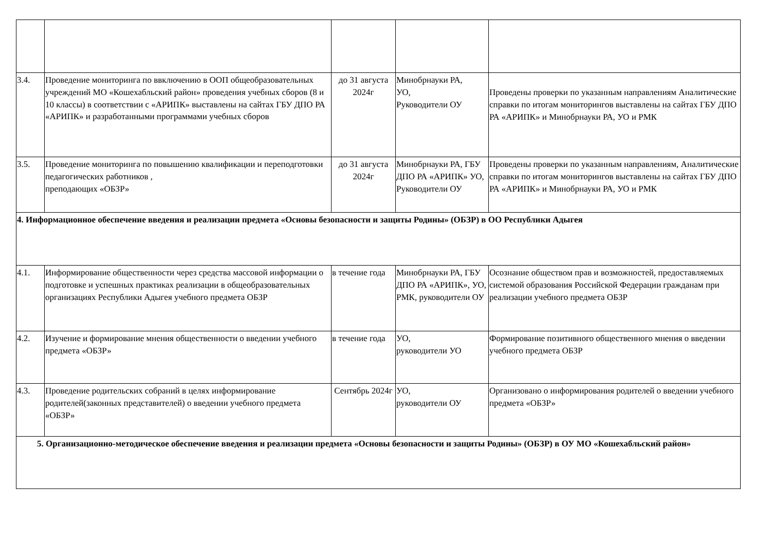| 3.4. | Проведение мониторинга по ввключению в ООП общеобразовательных учреждений МО «Кошехабльский район» проведения учебных сборов (8 и 10 классы) в соответствии с «АРИПК» выставлены на сайтах ГБУ ДПО РА «АРИПК» и разработанными программами учебных сборов | до 31 августа 2024г | Минобрнауки РА, УО, Руководители ОУ | Проведены проверки по указанным направлениям Аналитические справки по итогам мониторингов выставлены на сайтах ГБУ ДПО РА «АРИПК» и Минобрнауки РА, УО и РМК |
| 3.5. | Проведение мониторинга по повышению квалификации и переподготовки педагогических работников , преподающих «ОБЗР» | до 31 августа 2024г | Минобрнауки РА, ГБУ ДПО РА «АРИПК» УО, Руководители ОУ | Проведены проверки по указанным направлениям, Аналитические справки по итогам мониторингов выставлены на сайтах ГБУ ДПО РА «АРИПК» и Минобрнауки РА, УО и РМК |
| 4. Информационное обеспечение введения и реализации предмета «Основы безопасности и защиты Родины» (ОБЗР) в ОО Республики Адыгея | | | | |
| 4.1. | Информирование общественности через средства массовой информации о подготовке и успешных практиках реализации в общеобразовательных организациях Республики Адыгея учебного предмета ОБЗР | в течение года | Минобрнауки РА, ГБУ ДПО РА «АРИПК», УО, РМК, руководители ОУ | Осознание обществом прав и возможностей, предоставляемых системой образования Российской Федерации гражданам при реализации учебного предмета ОБЗР |
| 4.2. | Изучение и формирование мнения общественности о введении учебного предмета «ОБЗР» | в течение года | УО, руководители УО | Формирование позитивного общественного мнения о введении учебного предмета ОБЗР |
| 4.3. | Проведение родительских собраний в целях информирование родителей(законных представителей) о введении учебного предмета «ОБЗР» | Сентябрь 2024г | УО, руководители ОУ | Организовано о информирования родителей о введении учебного предмета «ОБЗР» |
| 5. Организационно-методическое обеспечение введения и реализации предмета «Основы безопасности и защиты Родины» (ОБЗР) в ОУ МО «Кошехабльский район» | | | | |